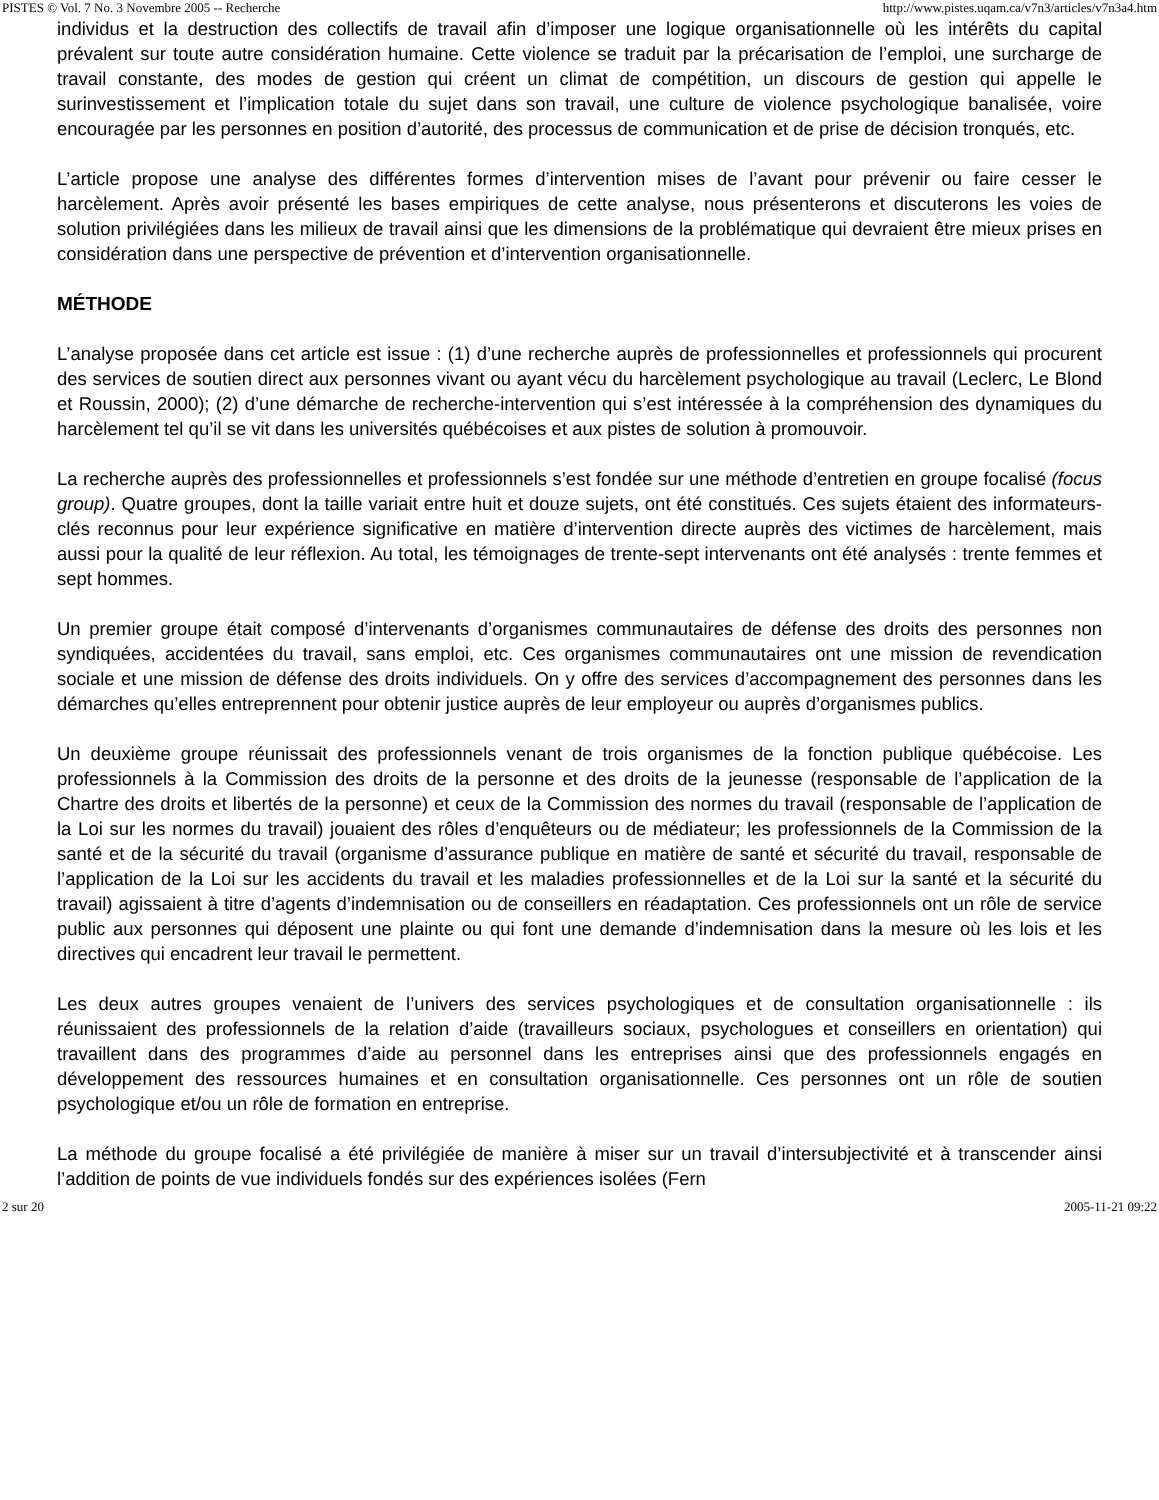PISTES © Vol. 7 No. 3 Novembre 2005 -- Recherche http://www.pistes.uqam.ca/v7n3/articles/v7n3a4.htm
individus et la destruction des collectifs de travail afin d’imposer une logique organisationnelle où les intérêts du capital prévalent sur toute autre considération humaine. Cette violence se traduit par la précarisation de l’emploi, une surcharge de travail constante, des modes de gestion qui créent un climat de compétition, un discours de gestion qui appelle le surinvestissement et l’implication totale du sujet dans son travail, une culture de violence psychologique banalisée, voire encouragée par les personnes en position d’autorité, des processus de communication et de prise de décision tronqués, etc.
L’article propose une analyse des différentes formes d’intervention mises de l’avant pour prévenir ou faire cesser le harcèlement. Après avoir présenté les bases empiriques de cette analyse, nous présenterons et discuterons les voies de solution privilégiées dans les milieux de travail ainsi que les dimensions de la problématique qui devraient être mieux prises en considération dans une perspective de prévention et d’intervention organisationnelle.
MÉTHODE
L’analyse proposée dans cet article est issue : (1) d’une recherche auprès de professionnelles et professionnels qui procurent des services de soutien direct aux personnes vivant ou ayant vécu du harcèlement psychologique au travail (Leclerc, Le Blond et Roussin, 2000); (2) d’une démarche de recherche-intervention qui s’est intéressée à la compréhension des dynamiques du harcèlement tel qu’il se vit dans les universités québécoises et aux pistes de solution à promouvoir.
La recherche auprès des professionnelles et professionnels s’est fondée sur une méthode d’entretien en groupe focalisé (focus group). Quatre groupes, dont la taille variait entre huit et douze sujets, ont été constitués. Ces sujets étaient des informateurs-clés reconnus pour leur expérience significative en matière d’intervention directe auprès des victimes de harcèlement, mais aussi pour la qualité de leur réflexion. Au total, les témoignages de trente-sept intervenants ont été analysés : trente femmes et sept hommes.
Un premier groupe était composé d’intervenants d’organismes communautaires de défense des droits des personnes non syndiquées, accidentées du travail, sans emploi, etc. Ces organismes communautaires ont une mission de revendication sociale et une mission de défense des droits individuels. On y offre des services d’accompagnement des personnes dans les démarches qu’elles entreprennent pour obtenir justice auprès de leur employeur ou auprès d’organismes publics.
Un deuxième groupe réunissait des professionnels venant de trois organismes de la fonction publique québécoise. Les professionnels à la Commission des droits de la personne et des droits de la jeunesse (responsable de l’application de la Chartre des droits et libertés de la personne) et ceux de la Commission des normes du travail (responsable de l’application de la Loi sur les normes du travail) jouaient des rôles d’enquêteurs ou de médiateur; les professionnels de la Commission de la santé et de la sécurité du travail (organisme d’assurance publique en matière de santé et sécurité du travail, responsable de l’application de la Loi sur les accidents du travail et les maladies professionnelles et de la Loi sur la santé et la sécurité du travail) agissaient à titre d’agents d’indemnisation ou de conseillers en réadaptation. Ces professionnels ont un rôle de service public aux personnes qui déposent une plainte ou qui font une demande d’indemnisation dans la mesure où les lois et les directives qui encadrent leur travail le permettent.
Les deux autres groupes venaient de l’univers des services psychologiques et de consultation organisationnelle : ils réunissaient des professionnels de la relation d’aide (travailleurs sociaux, psychologues et conseillers en orientation) qui travaillent dans des programmes d’aide au personnel dans les entreprises ainsi que des professionnels engagés en développement des ressources humaines et en consultation organisationnelle. Ces personnes ont un rôle de soutien psychologique et/ou un rôle de formation en entreprise.
La méthode du groupe focalisé a été privilégiée de manière à miser sur un travail d’intersubjectivité et à transcender ainsi l’addition de points de vue individuels fondés sur des expériences isolées (Fern
2 sur 20 2005-11-21 09:22